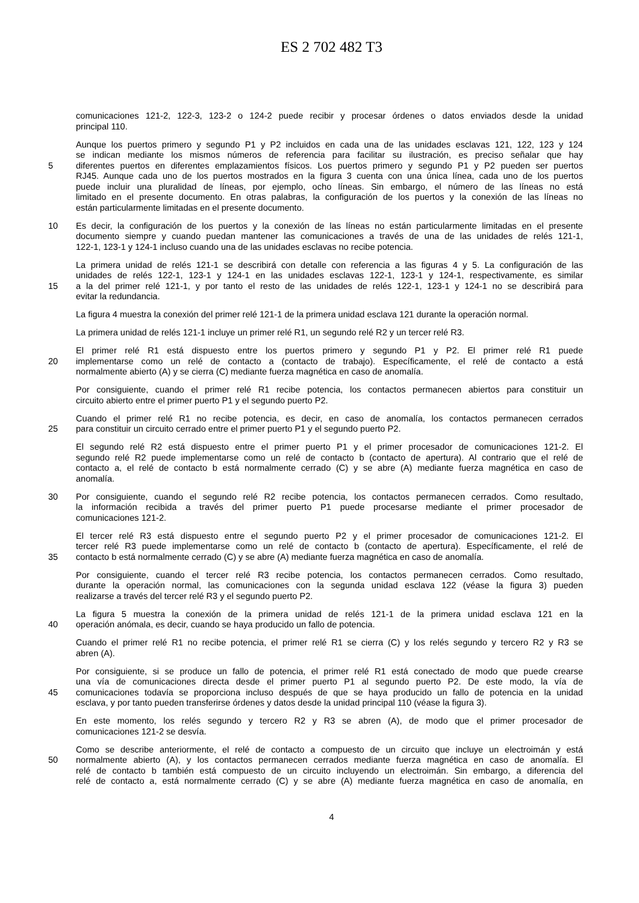ES 2 702 482 T3
comunicaciones 121-2, 122-3, 123-2 o 124-2 puede recibir y procesar órdenes o datos enviados desde la unidad
principal 110.
Aunque los puertos primero y segundo P1 y P2 incluidos en cada una de las unidades esclavas 121, 122, 123 y 124
se indican mediante los mismos números de referencia para facilitar su ilustración, es preciso señalar que hay
5 diferentes puertos en diferentes emplazamientos físicos. Los puertos primero y segundo P1 y P2 pueden ser puertos
RJ45. Aunque cada uno de los puertos mostrados en la figura 3 cuenta con una única línea, cada uno de los puertos
puede incluir una pluralidad de líneas, por ejemplo, ocho líneas. Sin embargo, el número de las líneas no está
limitado en el presente documento. En otras palabras, la configuración de los puertos y la conexión de las líneas no
están particularmente limitadas en el presente documento.
10 Es decir, la configuración de los puertos y la conexión de las líneas no están particularmente limitadas en el presente
documento siempre y cuando puedan mantener las comunicaciones a través de una de las unidades de relés 121-1,
122-1, 123-1 y 124-1 incluso cuando una de las unidades esclavas no recibe potencia.
La primera unidad de relés 121-1 se describirá con detalle con referencia a las figuras 4 y 5. La configuración de las
unidades de relés 122-1, 123-1 y 124-1 en las unidades esclavas 122-1, 123-1 y 124-1, respectivamente, es similar
15 a la del primer relé 121-1, y por tanto el resto de las unidades de relés 122-1, 123-1 y 124-1 no se describirá para
evitar la redundancia.
La figura 4 muestra la conexión del primer relé 121-1 de la primera unidad esclava 121 durante la operación normal.
La primera unidad de relés 121-1 incluye un primer relé R1, un segundo relé R2 y un tercer relé R3.
El primer relé R1 está dispuesto entre los puertos primero y segundo P1 y P2. El primer relé R1 puede
20 implementarse como un relé de contacto a (contacto de trabajo). Específicamente, el relé de contacto a está
normalmente abierto (A) y se cierra (C) mediante fuerza magnética en caso de anomalía.
Por consiguiente, cuando el primer relé R1 recibe potencia, los contactos permanecen abiertos para constituir un
circuito abierto entre el primer puerto P1 y el segundo puerto P2.
Cuando el primer relé R1 no recibe potencia, es decir, en caso de anomalía, los contactos permanecen cerrados
25 para constituir un circuito cerrado entre el primer puerto P1 y el segundo puerto P2.
El segundo relé R2 está dispuesto entre el primer puerto P1 y el primer procesador de comunicaciones 121-2. El
segundo relé R2 puede implementarse como un relé de contacto b (contacto de apertura). Al contrario que el relé de
contacto a, el relé de contacto b está normalmente cerrado (C) y se abre (A) mediante fuerza magnética en caso de
anomalía.
30 Por consiguiente, cuando el segundo relé R2 recibe potencia, los contactos permanecen cerrados. Como resultado,
la información recibida a través del primer puerto P1 puede procesarse mediante el primer procesador de
comunicaciones 121-2.
El tercer relé R3 está dispuesto entre el segundo puerto P2 y el primer procesador de comunicaciones 121-2. El
tercer relé R3 puede implementarse como un relé de contacto b (contacto de apertura). Específicamente, el relé de
35 contacto b está normalmente cerrado (C) y se abre (A) mediante fuerza magnética en caso de anomalía.
Por consiguiente, cuando el tercer relé R3 recibe potencia, los contactos permanecen cerrados. Como resultado,
durante la operación normal, las comunicaciones con la segunda unidad esclava 122 (véase la figura 3) pueden
realizarse a través del tercer relé R3 y el segundo puerto P2.
La figura 5 muestra la conexión de la primera unidad de relés 121-1 de la primera unidad esclava 121 en la
40 operación anómala, es decir, cuando se haya producido un fallo de potencia.
Cuando el primer relé R1 no recibe potencia, el primer relé R1 se cierra (C) y los relés segundo y tercero R2 y R3 se
abren (A).
Por consiguiente, si se produce un fallo de potencia, el primer relé R1 está conectado de modo que puede crearse
una vía de comunicaciones directa desde el primer puerto P1 al segundo puerto P2. De este modo, la vía de
45 comunicaciones todavía se proporciona incluso después de que se haya producido un fallo de potencia en la unidad
esclava, y por tanto pueden transferirse órdenes y datos desde la unidad principal 110 (véase la figura 3).
En este momento, los relés segundo y tercero R2 y R3 se abren (A), de modo que el primer procesador de
comunicaciones 121-2 se desvía.
Como se describe anteriormente, el relé de contacto a compuesto de un circuito que incluye un electroimán y está
50 normalmente abierto (A), y los contactos permanecen cerrados mediante fuerza magnética en caso de anomalía. El
relé de contacto b también está compuesto de un circuito incluyendo un electroimán. Sin embargo, a diferencia del
relé de contacto a, está normalmente cerrado (C) y se abre (A) mediante fuerza magnética en caso de anomalía, en
4